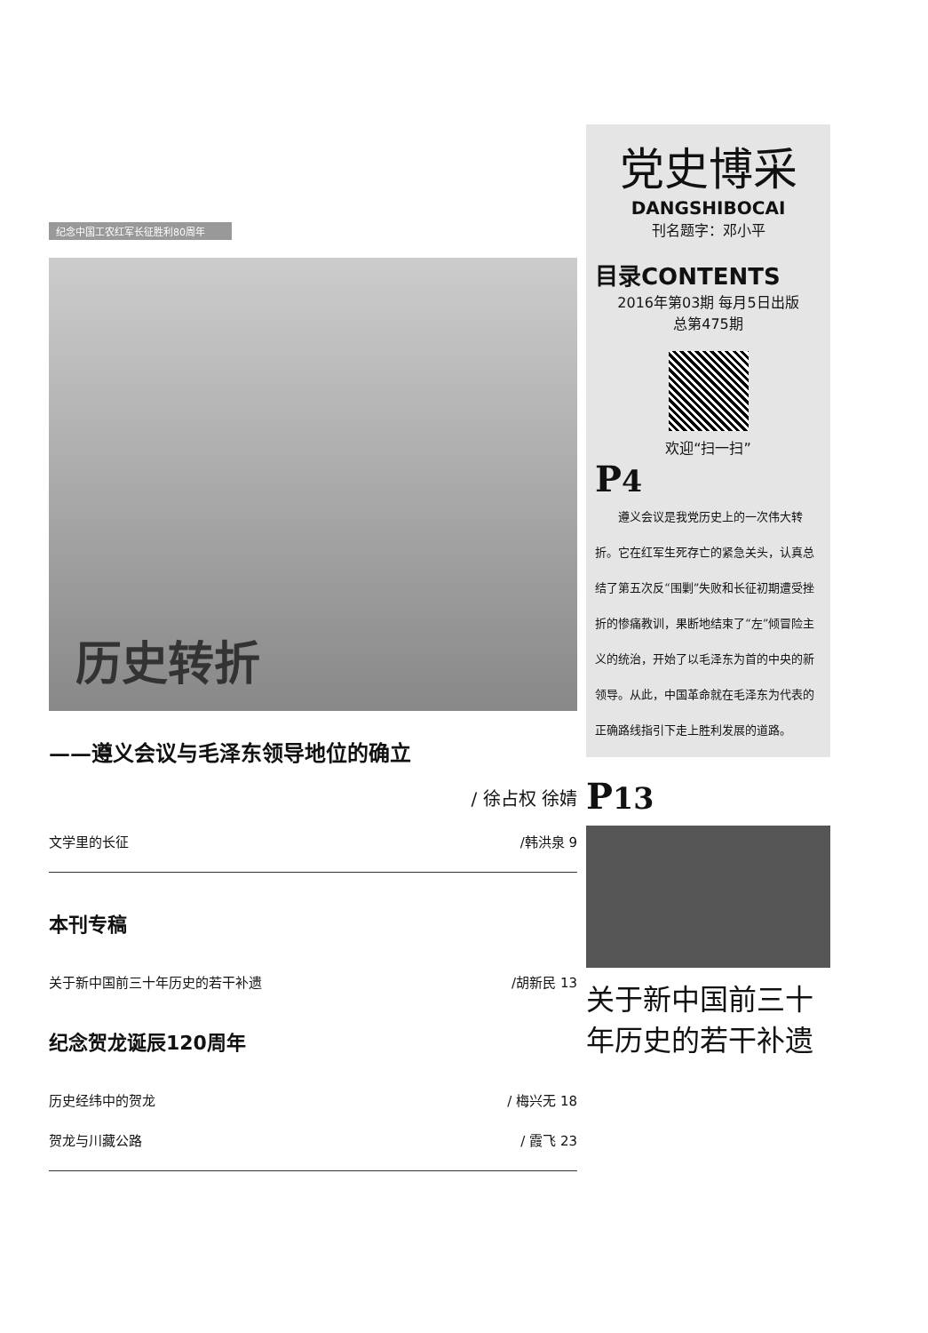纪念中国工农红军长征胜利80周年
历史转折
——遵义会议与毛泽东领导地位的确立
/ 徐占权 徐婧
文学里的长征 /韩洪泉 9
本刊专稿
关于新中国前三十年历史的若干补遗 /胡新民 13
纪念贺龙诞辰120周年
历史经纬中的贺龙 / 梅兴无 18
贺龙与川藏公路 / 霞飞 23
党史博采
DANGSHIBOCAI
刊名题字：邓小平
目录CONTENTS
2016年第03期 每月5日出版
总第475期
欢迎“扫一扫”
P4
　　遵义会议是我党历史上的一次伟大转折。它在红军生死存亡的紧急关头，认真总结了第五次反“围剿”失败和长征初期遭受挫折的惨痛教训，果断地结束了“左”倾冒险主义的统治，开始了以毛泽东为首的中央的新领导。从此，中国革命就在毛泽东为代表的正确路线指引下走上胜利发展的道路。
P13
关于新中国前三十年历史的若干补遗